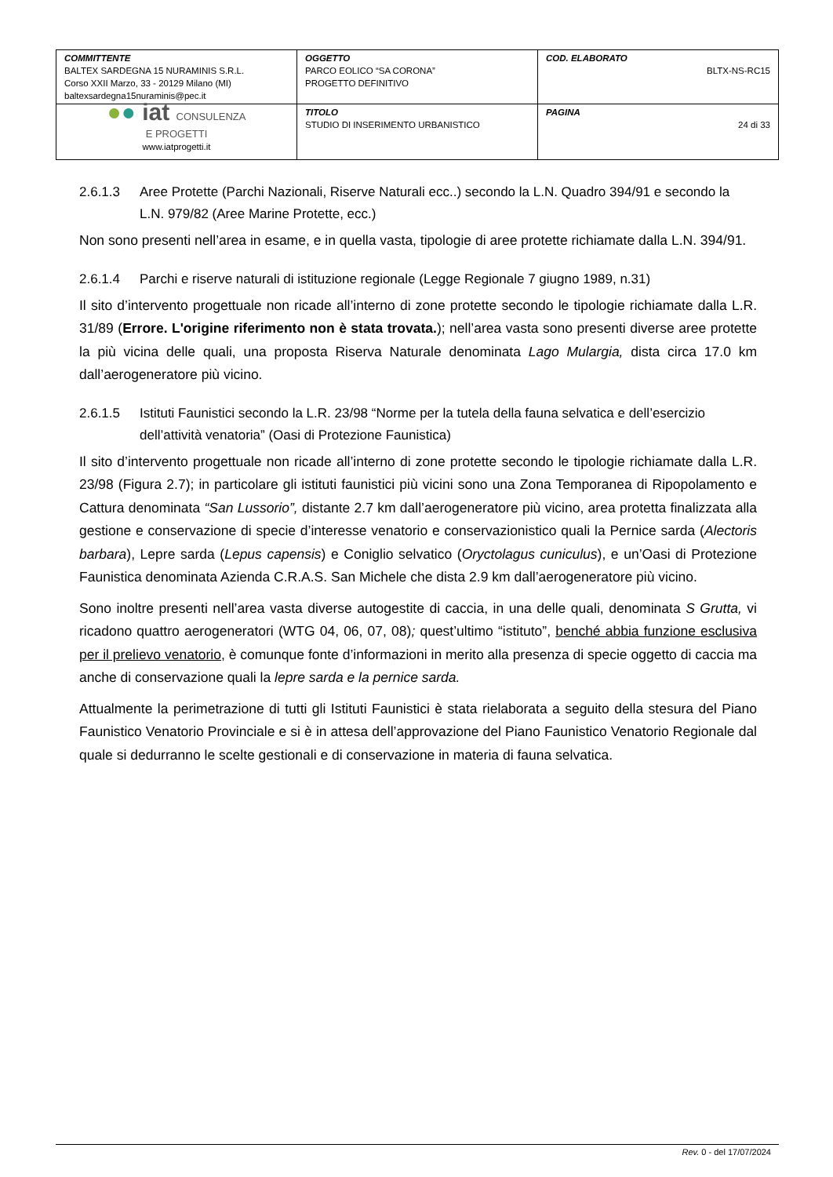| COMMITTENTE BALTEX SARDEGNA 15 NURAMINIS S.R.L. Corso XXII Marzo, 33 - 20129 Milano (MI) baltexsardegna15nuraminis@pec.it | OGGETTO PARCO EOLICO “SA CORONA” PROGETTO DEFINITIVO | COD. ELABORATO BLTX-NS-RC15 |
| ● ● iat CONSULENZA E PROGETTI www.iatprogetti.it | TITOLO STUDIO DI INSERIMENTO URBANISTICO | PAGINA 24 di 33 |
2.6.1.3 Aree Protette (Parchi Nazionali, Riserve Naturali ecc..) secondo la L.N. Quadro 394/91 e secondo la L.N. 979/82 (Aree Marine Protette, ecc.)
Non sono presenti nell’area in esame, e in quella vasta, tipologie di aree protette richiamate dalla L.N. 394/91.
2.6.1.4 Parchi e riserve naturali di istituzione regionale (Legge Regionale 7 giugno 1989, n.31)
Il sito d’intervento progettuale non ricade all’interno di zone protette secondo le tipologie richiamate dalla L.R. 31/89 (Errore. L'origine riferimento non è stata trovata.); nell’area vasta sono presenti diverse aree protette la più vicina delle quali, una proposta Riserva Naturale denominata Lago Mulargia, dista circa 17.0 km dall’aerogeneratore più vicino.
2.6.1.5 Istituti Faunistici secondo la L.R. 23/98 “Norme per la tutela della fauna selvatica e dell’esercizio dell’attività venatoria” (Oasi di Protezione Faunistica)
Il sito d’intervento progettuale non ricade all’interno di zone protette secondo le tipologie richiamate dalla L.R. 23/98 (Figura 2.7); in particolare gli istituti faunistici più vicini sono una Zona Temporanea di Ripopolamento e Cattura denominata “San Lussorio”, distante 2.7 km dall’aerogeneratore più vicino, area protetta finalizzata alla gestione e conservazione di specie d’interesse venatorio e conservazionistico quali la Pernice sarda (Alectoris barbara), Lepre sarda (Lepus capensis) e Coniglio selvatico (Oryctolagus cuniculus), e un’Oasi di Protezione Faunistica denominata Azienda C.R.A.S. San Michele che dista 2.9 km dall’aerogeneratore più vicino.
Sono inoltre presenti nell’area vasta diverse autogestite di caccia, in una delle quali, denominata S Grutta, vi ricadono quattro aerogeneratori (WTG 04, 06, 07, 08); quest’ultimo “istituto”, benché abbia funzione esclusiva per il prelievo venatorio, è comunque fonte d’informazioni in merito alla presenza di specie oggetto di caccia ma anche di conservazione quali la lepre sarda e la pernice sarda.
Attualmente la perimetrazione di tutti gli Istituti Faunistici è stata rielaborata a seguito della stesura del Piano Faunistico Venatorio Provinciale e si è in attesa dell’approvazione del Piano Faunistico Venatorio Regionale dal quale si dedurranno le scelte gestionali e di conservazione in materia di fauna selvatica.
Rev. 0 - del 17/07/2024